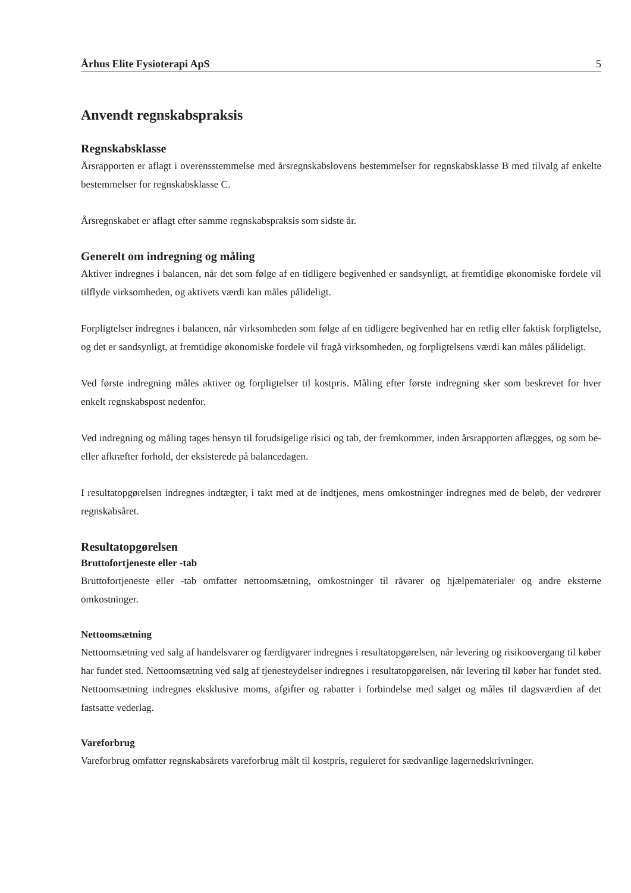Århus Elite Fysioterapi ApS 5
Anvendt regnskabspraksis
Regnskabsklasse
Årsrapporten er aflagt i overensstemmelse med årsregnskabslovens bestemmelser for regnskabsklasse B med tilvalg af enkelte bestemmelser for regnskabsklasse C.
Årsregnskabet er aflagt efter samme regnskabspraksis som sidste år.
Generelt om indregning og måling
Aktiver indregnes i balancen, når det som følge af en tidligere begivenhed er sandsynligt, at fremtidige økonomiske fordele vil tilflyde virksomheden, og aktivets værdi kan måles pålideligt.
Forpligtelser indregnes i balancen, når virksomheden som følge af en tidligere begivenhed har en retlig eller faktisk forpligtelse, og det er sandsynligt, at fremtidige økonomiske fordele vil fragå virksomheden, og forpligtelsens værdi kan måles pålideligt.
Ved første indregning måles aktiver og forpligtelser til kostpris. Måling efter første indregning sker som beskrevet for hver enkelt regnskabspost nedenfor.
Ved indregning og måling tages hensyn til forudsigelige risici og tab, der fremkommer, inden årsrapporten aflægges, og som be- eller afkræfter forhold, der eksisterede på balancedagen.
I resultatopgørelsen indregnes indtægter, i takt med at de indtjenes, mens omkostninger indregnes med de beløb, der vedrører regnskabsåret.
Resultatopgørelsen
Bruttofortjeneste eller -tab
Bruttofortjeneste eller -tab omfatter nettoomsætning, omkostninger til råvarer og hjælpematerialer og andre eksterne omkostninger.
Nettoomsætning
Nettoomsætning ved salg af handelsvarer og færdigvarer indregnes i resultatopgørelsen, når levering og risikoovergang til køber har fundet sted. Nettoomsætning ved salg af tjenesteydelser indregnes i resultatopgørelsen, når levering til køber har fundet sted. Nettoomsætning indregnes eksklusive moms, afgifter og rabatter i forbindelse med salget og måles til dagsværdien af det fastsatte vederlag.
Vareforbrug
Vareforbrug omfatter regnskabsårets vareforbrug målt til kostpris, reguleret for sædvanlige lagernedskrivninger.